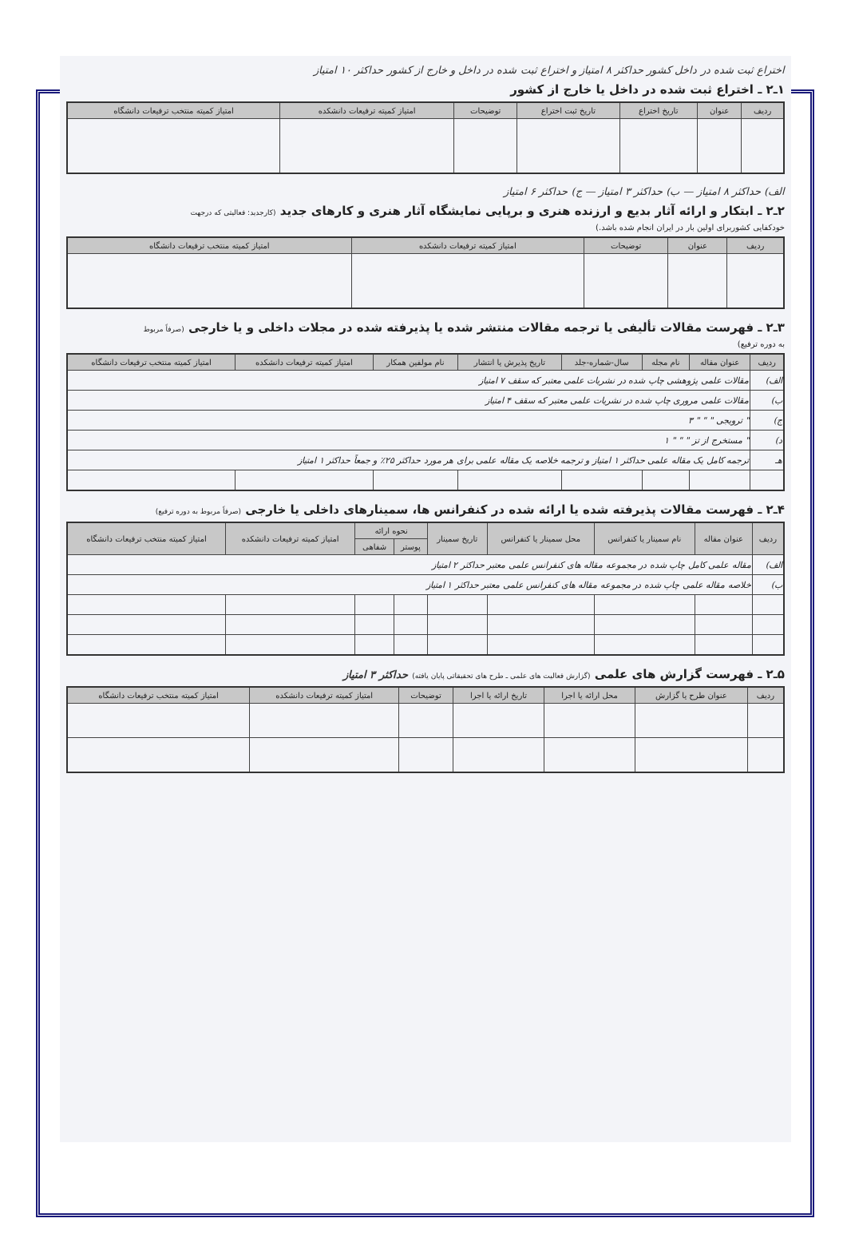اختراع ثبت شده در داخل کشور حداکثر ۸ امتیاز و اختراع ثبت شده در داخل و خارج از کشور حداکثر ۱۰ امتیاز
۱ـ۲ ـ اختراع ثبت شده در داخل یا خارج از کشور
| ردیف | عنوان | تاریخ اختراع | تاریخ ثبت اختراع | توضیحات | امتیاز کمیته ترفیعات دانشکده | امتیاز کمیته منتخب ترفیعات دانشگاه |
| --- | --- | --- | --- | --- | --- | --- |
الف) حداکثر ۸ امتیاز — ب) حداکثر ۳ امتیاز — ج) حداکثر ۶ امتیاز
۲ـ۲ ـ ابتکار و ارائه آثار بدیع و ارزنده هنری و برپایی نمایشگاه آثار هنری و کارهای جدید (کارجدید: فعالیتی که درجهت
خودکفایی کشوربرای اولین بار در ایران انجام شده باشد.)
| ردیف | عنوان | توضیحات | امتیاز کمیته ترفیعات دانشکده | امتیاز کمیته منتخب ترفیعات دانشگاه |
| --- | --- | --- | --- | --- |
۳ـ۲ ـ فهرست مقالات تألیفی یا ترجمه مقالات منتشر شده یا پذیرفته شده در مجلات داخلی و یا خارجی (صرفاً مربوط
به دوره ترفیع)
| ردیف | عنوان مقاله | نام مجله | سال-شماره-جلد | تاریخ پذیرش یا انتشار | نام مولفین همکار | امتیاز کمیته ترفیعات دانشکده | امتیاز کمیته منتخب ترفیعات دانشگاه |
| --- | --- | --- | --- | --- | --- | --- | --- |
| الف) | مقالات علمی پژوهشی چاپ شده در نشریات علمی معتبر که سقف ۷ امتیاز | | | | | | |
| ب) | مقالات علمی مروری چاپ شده در نشریات علمی معتبر که سقف ۴ امتیاز | | | | | | |
| ج) | " ترویجی " " " ۳ | | | | | | |
| د) | " مستخرج از تز " " " ۱ | | | | | | |
| هـ | ترجمه کامل یک مقاله علمی حداکثر ۱ امتیاز و ترجمه خلاصه یک مقاله علمی برای هر مورد حداکثر ۲۵٪ و جمعاً حداکثر ۱ امتیاز | | | | | | |
۴ـ۲ ـ فهرست مقالات پذیرفته شده یا ارائه شده در کنفرانس ها، سمینارهای داخلی یا خارجی (صرفاً مربوط به دوره ترفیع)
| ردیف | عنوان مقاله | نام سمینار یا کنفرانس | محل سمینار یا کنفرانس | تاریخ سمینار | نحوه ارائه | | امتیاز کمیته ترفیعات دانشکده | امتیاز کمیته منتخب ترفیعات دانشگاه |
| --- | --- | --- | --- | --- | --- | --- | --- | --- |
| | | | | | پوستر | شفاهی | | |
| الف) | مقاله علمی کامل چاپ شده در مجموعه مقاله های کنفرانس علمی معتبر حداکثر ۲ امتیاز | | | | | | | |
| ب) | خلاصه مقاله علمی چاپ شده در مجموعه مقاله های کنفرانس علمی معتبر حداکثر ۱ امتیاز | | | | | | | |
۵ـ۲ ـ فهرست گزارش های علمی (گزارش فعالیت های علمی ـ طرح های تحقیقاتی پایان یافته) حداکثر ۳ امتیاز
| ردیف | عنوان طرح یا گزارش | محل ارائه یا اجرا | تاریخ ارائه یا اجرا | توضیحات | امتیاز کمیته ترفیعات دانشکده | امتیاز کمیته منتخب ترفیعات دانشگاه |
| --- | --- | --- | --- | --- | --- | --- |